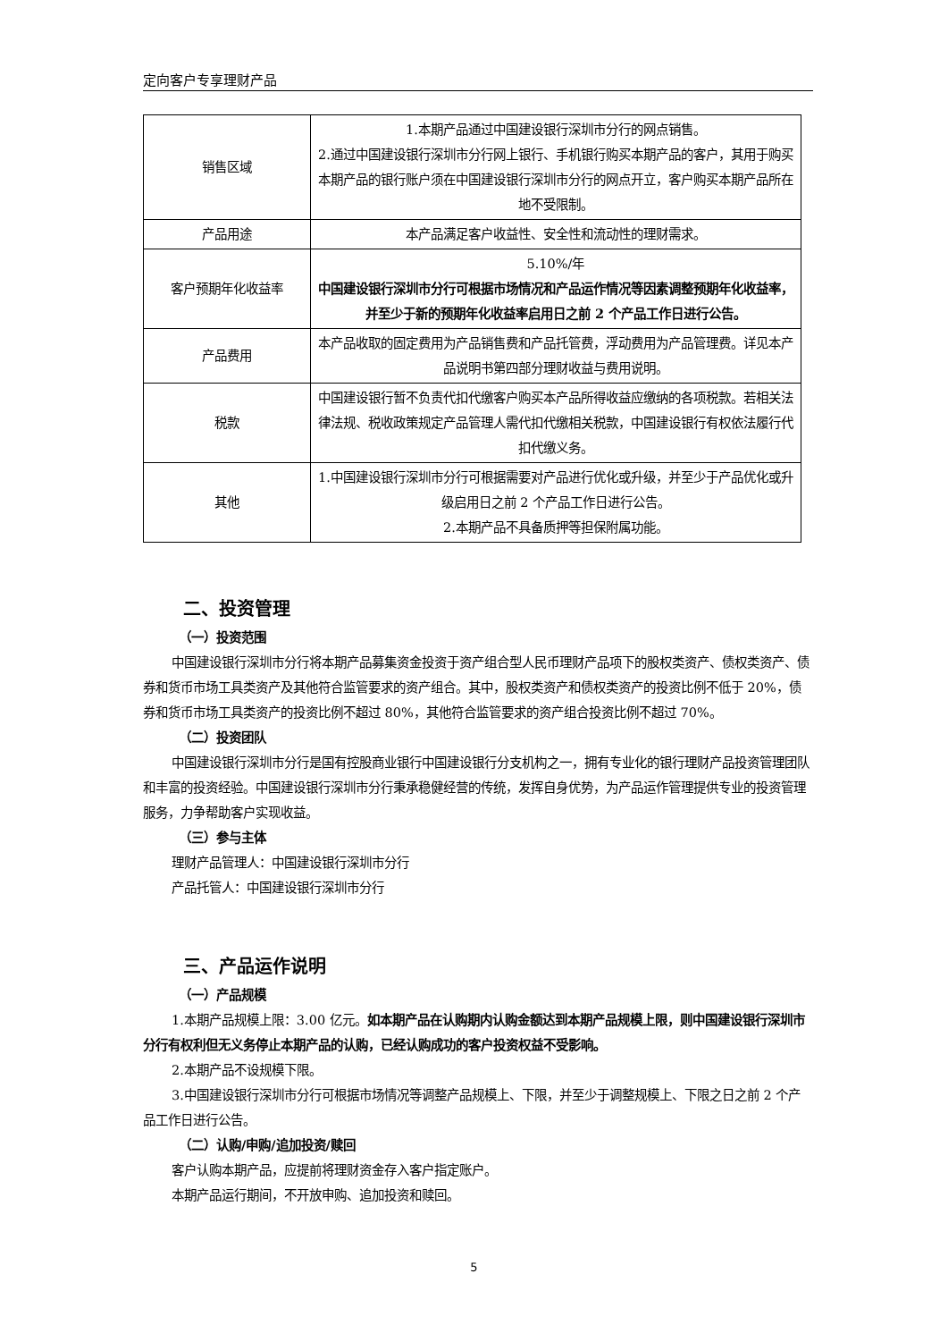定向客户专享理财产品
| 销售区域 | 1.本期产品通过中国建设银行深圳市分行的网点销售。 2.通过中国建设银行深圳市分行网上银行、手机银行购买本期产品的客户，其用于购买本期产品的银行账户须在中国建设银行深圳市分行的网点开立，客户购买本期产品所在地不受限制。 |
| 产品用途 | 本产品满足客户收益性、安全性和流动性的理财需求。 |
| 客户预期年化收益率 | 5.10%/年 中国建设银行深圳市分行可根据市场情况和产品运作情况等因素调整预期年化收益率，并至少于新的预期年化收益率启用日之前 2 个产品工作日进行公告。 |
| 产品费用 | 本产品收取的固定费用为产品销售费和产品托管费，浮动费用为产品管理费。详见本产品说明书第四部分理财收益与费用说明。 |
| 税款 | 中国建设银行暂不负责代扣代缴客户购买本产品所得收益应缴纳的各项税款。若相关法律法规、税收政策规定产品管理人需代扣代缴相关税款，中国建设银行有权依法履行代扣代缴义务。 |
| 其他 | 1.中国建设银行深圳市分行可根据需要对产品进行优化或升级，并至少于产品优化或升级启用日之前 2 个产品工作日进行公告。 2.本期产品不具备质押等担保附属功能。 |
二、投资管理
（一）投资范围
中国建设银行深圳市分行将本期产品募集资金投资于资产组合型人民币理财产品项下的股权类资产、债权类资产、债券和货币市场工具类资产及其他符合监管要求的资产组合。其中，股权类资产和债权类资产的投资比例不低于 20%，债券和货币市场工具类资产的投资比例不超过 80%，其他符合监管要求的资产组合投资比例不超过 70%。
（二）投资团队
中国建设银行深圳市分行是国有控股商业银行中国建设银行分支机构之一，拥有专业化的银行理财产品投资管理团队和丰富的投资经验。中国建设银行深圳市分行秉承稳健经营的传统，发挥自身优势，为产品运作管理提供专业的投资管理服务，力争帮助客户实现收益。
（三）参与主体
理财产品管理人：中国建设银行深圳市分行
产品托管人：中国建设银行深圳市分行
三、产品运作说明
（一）产品规模
1.本期产品规模上限：3.00 亿元。如本期产品在认购期内认购金额达到本期产品规模上限，则中国建设银行深圳市分行有权利但无义务停止本期产品的认购，已经认购成功的客户投资权益不受影响。
2.本期产品不设规模下限。
3.中国建设银行深圳市分行可根据市场情况等调整产品规模上、下限，并至少于调整规模上、下限之日之前 2 个产品工作日进行公告。
（二）认购/申购/追加投资/赎回
客户认购本期产品，应提前将理财资金存入客户指定账户。
本期产品运行期间，不开放申购、追加投资和赎回。
5